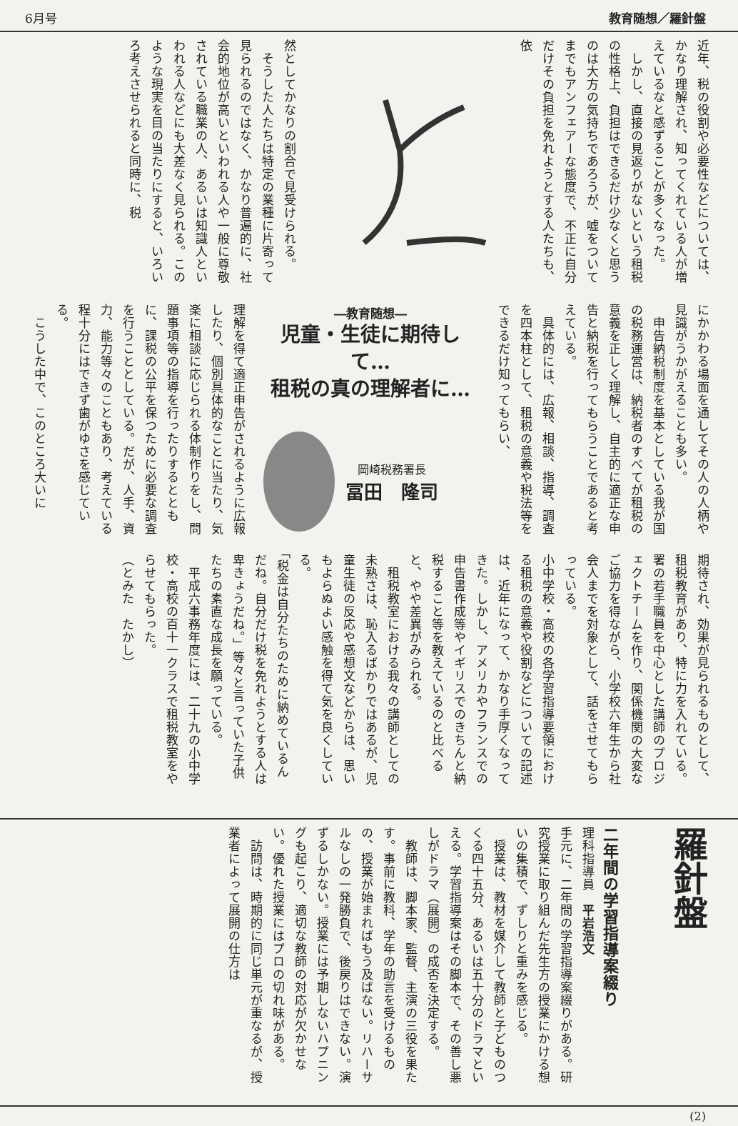6月号 教育随想／羅針盤
近年、税の役割や必要性などについては、かなり理解され、知ってくれている人が増えているなと感ずることが多くなった。
　しかし、直接の見返りがないという租税の性格上、負担はできるだけ少なくと思うのは大方の気持ちであろうが、嘘をついてまでもアンフェアーな態度で、不正に自分だけその負担を免れようとする人たちも、依
然としてかなりの割合で見受けられる。
　そうした人たちは特定の業種に片寄って見られるのではなく、かなり普遍的に、社会的地位が高いといわれる人や一般に尊敬されている職業の人、あるいは知識人といわれる人などにも大差なく見られる。このような現実を目の当たりにすると、いろいろ考えさせられると同時に、税
にかかわる場面を通してその人の人柄や見識がうかがえることも多い。
　申告納税制度を基本としている我が国の税務運営は、納税者のすべてが租税の意義を正しく理解し、自主的に適正な申告と納税を行ってもらうことであると考えている。
　具体的には、広報、相談、指導、調査を四本柱として、租税の意義や税法等をできるだけ知ってもらい、
―教育随想―
児童・生徒に期待して…
租税の真の理解者に…
岡崎税務署長
冨田　隆司
理解を得て適正申告がされるように広報したり、個別具体的なことに当たり、気楽に相談に応じられる体制作りをし、問題事項等の指導を行ったりするとともに、課税の公平を保つために必要な調査を行うこととしている。だが、人手、資力、能力等々のこともあり、考えている程十分にはできず歯がゆさを感じている。
　こうした中で、このところ大いに
期待され、効果が見られるものとして、租税教育があり、特に力を入れている。署の若手職員を中心とした講師のプロジェクトチームを作り、関係機関の大変なご協力を得ながら、小学校六年生から社会人までを対象として、話をさせてもらっている。
小中学校・高校の各学習指導要領における租税の意義や役割などについての記述は、近年になって、かなり手厚くなってきた。しかし、アメリカやフランスでの申告書作成等やイギリスでのきちんと納税すること等を教えているのと比べると、やや差異がみられる。
　租税教室における我々の講師としての未熟さは、恥入るばかりではあるが、児童生徒の反応や感想文などからは、思いもよらぬよい感触を得て気を良くしている。
「税金は自分たちのために納めているんだね。自分だけ税を免れようとする人は卑きょうだね。」等々と言っていた子供たちの素直な成長を願っている。
　平成六事務年度には、二十九の小中学校・高校の百十一クラスで租税教室をやらせてもらった。
（とみた　たかし）
羅針盤
二年間の学習指導案綴り
理科指導員　平岩浩文
手元に、二年間の学習指導案綴りがある。研究授業に取り組んだ先生方の授業にかける想いの集積で、ずしりと重みを感じる。
　授業は、教材を媒介して教師と子どものつくる四十五分、あるいは五十分のドラマといえる。学習指導案はその脚本で、その善し悪しがドラマ（展開）の成否を決定する。
　教師は、脚本家、監督、主演の三役を果たす。事前に教科、学年の助言を受けるものの、授業が始まればもう及ばない。リハーサルなしの一発勝負で、後戻りはできない。演ずるしかない。授業には予期しないハプニングも起こり、適切な教師の対応が欠かせない。優れた授業にはプロの切れ味がある。
　訪問は、時期的に同じ単元が重なるが、授業者によって展開の仕方は
(2)